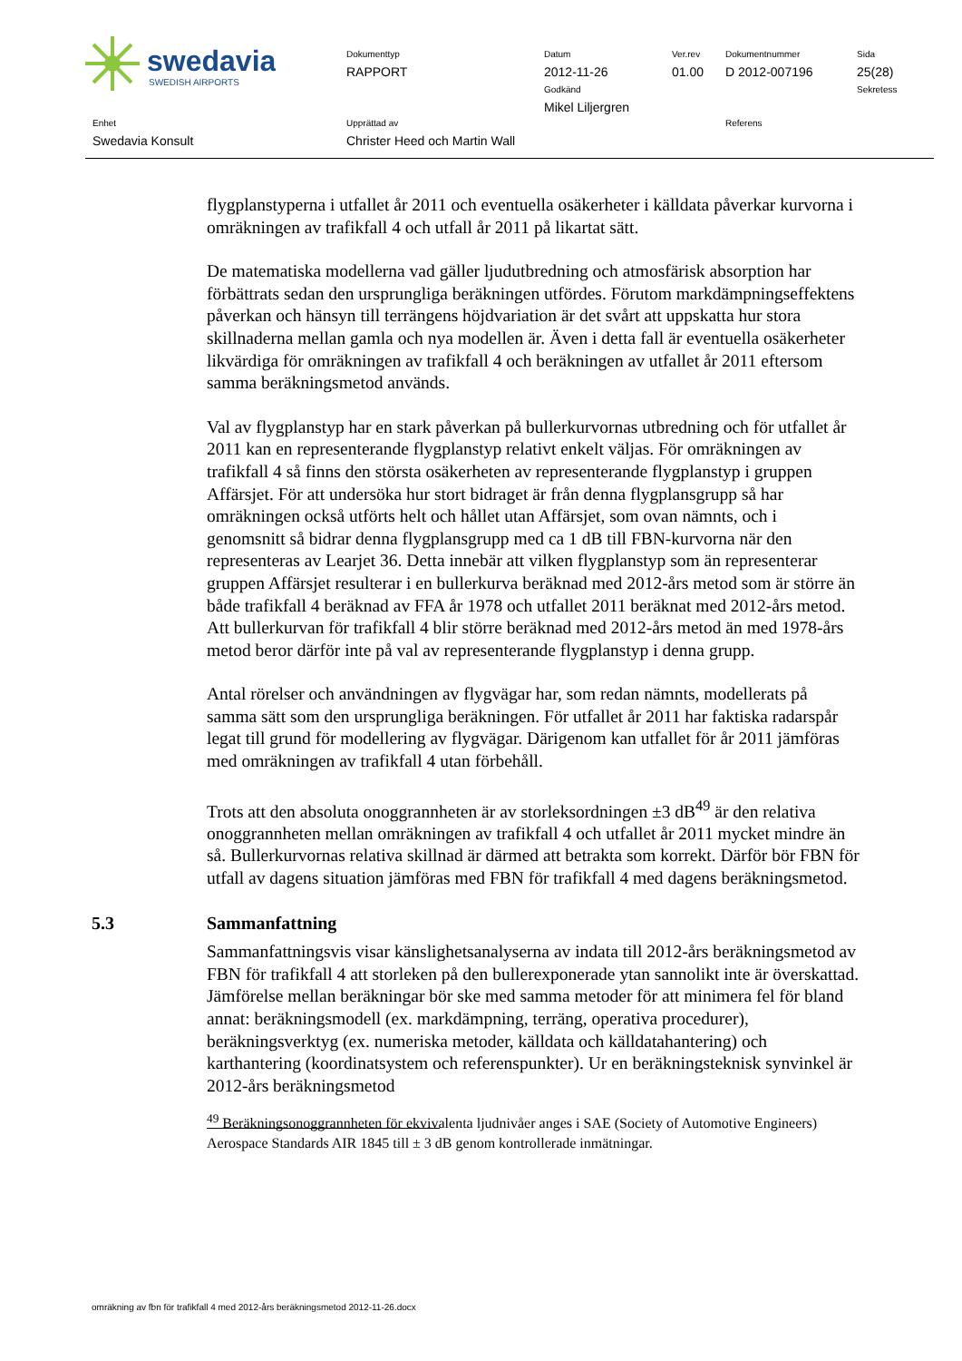swedavia
SWEDISH AIRPORTS
Dokumenttyp
RAPPORT
Datum
2012-11-26
Godkänd
Mikel Liljergren
Ver.rev
01.00
Dokumentnummer
D 2012-007196
Sida
25(28)
Sekretess
Enhet
Swedavia Konsult
Upprättad av
Christer Heed och Martin Wall
Referens
flygplanstyperna i utfallet år 2011 och eventuella osäkerheter i källdata påverkar kurvorna i omräkningen av trafikfall 4 och utfall år 2011 på likartat sätt.
De matematiska modellerna vad gäller ljudutbredning och atmosfärisk absorption har förbättrats sedan den ursprungliga beräkningen utfördes. Förutom markdämpningseffektens påverkan och hänsyn till terrängens höjdvariation är det svårt att uppskatta hur stora skillnaderna mellan gamla och nya modellen är. Även i detta fall är eventuella osäkerheter likvärdiga för omräkningen av trafikfall 4 och beräkningen av utfallet år 2011 eftersom samma beräkningsmetod används.
Val av flygplanstyp har en stark påverkan på bullerkurvornas utbredning och för utfallet år 2011 kan en representerande flygplanstyp relativt enkelt väljas. För omräkningen av trafikfall 4 så finns den största osäkerheten av representerande flygplanstyp i gruppen Affärsjet. För att undersöka hur stort bidraget är från denna flygplansgrupp så har omräkningen också utförts helt och hållet utan Affärsjet, som ovan nämnts, och i genomsnitt så bidrar denna flygplansgrupp med ca 1 dB till FBN-kurvorna när den representeras av Learjet 36. Detta innebär att vilken flygplanstyp som än representerar gruppen Affärsjet resulterar i en bullerkurva beräknad med 2012-års metod som är större än både trafikfall 4 beräknad av FFA år 1978 och utfallet 2011 beräknat med 2012-års metod. Att bullerkurvan för trafikfall 4 blir större beräknad med 2012-års metod än med 1978-års metod beror därför inte på val av representerande flygplanstyp i denna grupp.
Antal rörelser och användningen av flygvägar har, som redan nämnts, modellerats på samma sätt som den ursprungliga beräkningen. För utfallet år 2011 har faktiska radarspår legat till grund för modellering av flygvägar. Därigenom kan utfallet för år 2011 jämföras med omräkningen av trafikfall 4 utan förbehåll.
Trots att den absoluta onoggrannheten är av storleksordningen ±3 dB<sup>49</sup> är den relativa onoggrannheten mellan omräkningen av trafikfall 4 och utfallet år 2011 mycket mindre än så. Bullerkurvornas relativa skillnad är därmed att betrakta som korrekt. Därför bör FBN för utfall av dagens situation jämföras med FBN för trafikfall 4 med dagens beräkningsmetod.
5.3 Sammanfattning
Sammanfattningsvis visar känslighetsanalyserna av indata till 2012-års beräkningsmetod av FBN för trafikfall 4 att storleken på den bullerexponerade ytan sannolikt inte är överskattad. Jämförelse mellan beräkningar bör ske med samma metoder för att minimera fel för bland annat: beräkningsmodell (ex. markdämpning, terräng, operativa procedurer), beräkningsverktyg (ex. numeriska metoder, källdata och källdatahantering) och karthantering (koordinatsystem och referenspunkter). Ur en beräkningsteknisk synvinkel är 2012-års beräkningsmetod
<sup>49</sup> Beräkningsonoggrannheten för ekvivalenta ljudnivåer anges i SAE (Society of Automotive Engineers) Aerospace Standards AIR 1845 till ± 3 dB genom kontrollerade inmätningar.
omräkning av fbn för trafikfall 4 med 2012-års beräkningsmetod 2012-11-26.docx